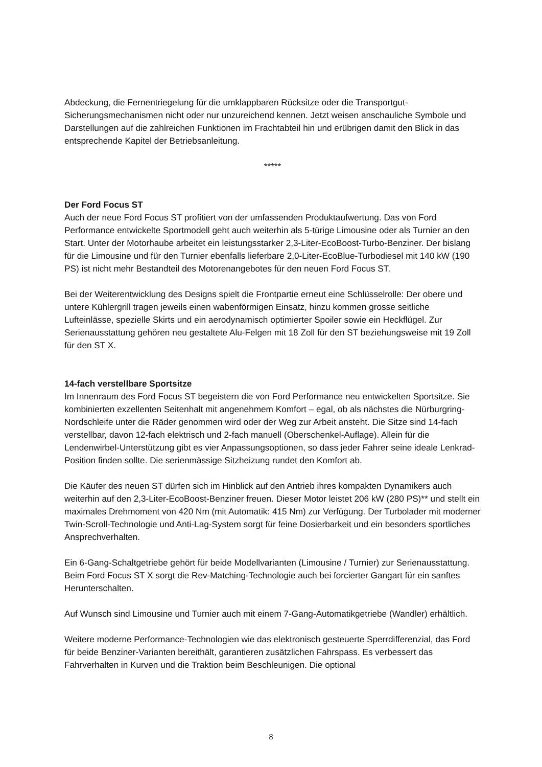Abdeckung, die Fernentriegelung für die umklappbaren Rücksitze oder die Transportgut-Sicherungsmechanismen nicht oder nur unzureichend kennen. Jetzt weisen anschauliche Symbole und Darstellungen auf die zahlreichen Funktionen im Frachtabteil hin und erübrigen damit den Blick in das entsprechende Kapitel der Betriebsanleitung.
*****
Der Ford Focus ST
Auch der neue Ford Focus ST profitiert von der umfassenden Produktaufwertung. Das von Ford Performance entwickelte Sportmodell geht auch weiterhin als 5-türige Limousine oder als Turnier an den Start. Unter der Motorhaube arbeitet ein leistungsstarker 2,3-Liter-EcoBoost-Turbo-Benziner. Der bislang für die Limousine und für den Turnier ebenfalls lieferbare 2,0-Liter-EcoBlue-Turbodiesel mit 140 kW (190 PS) ist nicht mehr Bestandteil des Motorenangebotes für den neuen Ford Focus ST.
Bei der Weiterentwicklung des Designs spielt die Frontpartie erneut eine Schlüsselrolle: Der obere und untere Kühlergrill tragen jeweils einen wabenförmigen Einsatz, hinzu kommen grosse seitliche Lufteinlässe, spezielle Skirts und ein aerodynamisch optimierter Spoiler sowie ein Heckflügel. Zur Serienausstattung gehören neu gestaltete Alu-Felgen mit 18 Zoll für den ST beziehungsweise mit 19 Zoll für den ST X.
14-fach verstellbare Sportsitze
Im Innenraum des Ford Focus ST begeistern die von Ford Performance neu entwickelten Sportsitze. Sie kombinierten exzellenten Seitenhalt mit angenehmem Komfort – egal, ob als nächstes die Nürburgring-Nordschleife unter die Räder genommen wird oder der Weg zur Arbeit ansteht. Die Sitze sind 14-fach verstellbar, davon 12-fach elektrisch und 2-fach manuell (Oberschenkel-Auflage). Allein für die Lendenwirbel-Unterstützung gibt es vier Anpassungsoptionen, so dass jeder Fahrer seine ideale Lenkrad-Position finden sollte. Die serienmässige Sitzheizung rundet den Komfort ab.
Die Käufer des neuen ST dürfen sich im Hinblick auf den Antrieb ihres kompakten Dynamikers auch weiterhin auf den 2,3-Liter-EcoBoost-Benziner freuen. Dieser Motor leistet 206 kW (280 PS)** und stellt ein maximales Drehmoment von 420 Nm (mit Automatik: 415 Nm) zur Verfügung. Der Turbolader mit moderner Twin-Scroll-Technologie und Anti-Lag-System sorgt für feine Dosierbarkeit und ein besonders sportliches Ansprechverhalten.
Ein 6-Gang-Schaltgetriebe gehört für beide Modellvarianten (Limousine / Turnier) zur Serienausstattung. Beim Ford Focus ST X sorgt die Rev-Matching-Technologie auch bei forcierter Gangart für ein sanftes Herunterschalten.
Auf Wunsch sind Limousine und Turnier auch mit einem 7-Gang-Automatikgetriebe (Wandler) erhältlich.
Weitere moderne Performance-Technologien wie das elektronisch gesteuerte Sperrdifferenzial, das Ford für beide Benziner-Varianten bereithält, garantieren zusätzlichen Fahrspass. Es verbessert das Fahrverhalten in Kurven und die Traktion beim Beschleunigen. Die optional
8